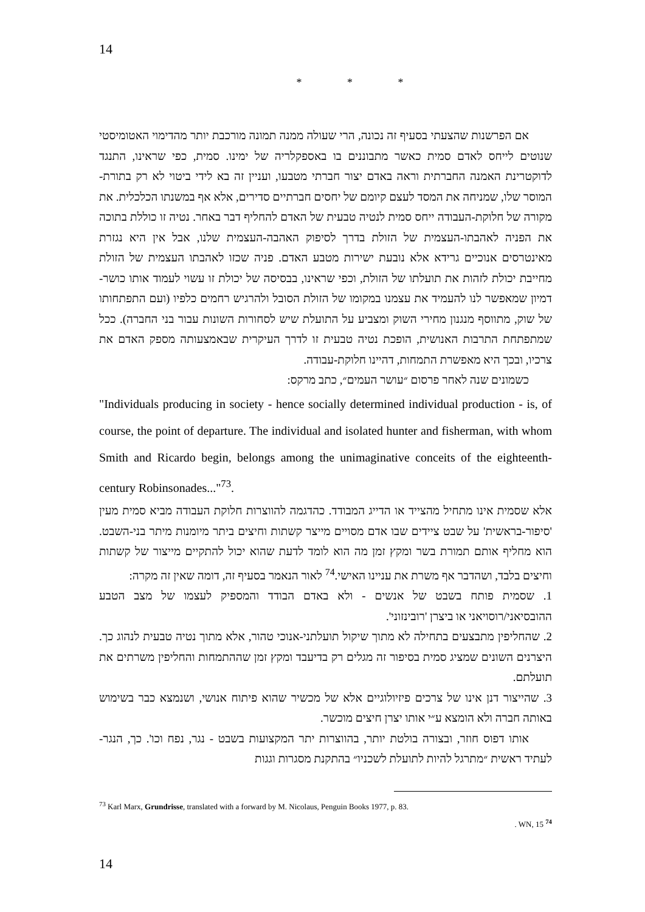14
* * *
אם הפרשנות שהצעתי בסעיף זה נכונה, הרי שעולה ממנה תמונה מורכבת יותר מהדימוי האטומיסטי שנוטים לייחס לאדם סמית כאשר מתבוננים בו באספקלריה של ימינו. סמית, כפי שראינו, התנגד לדוקטרינת האמנה החברתית וראה באדם יצור חברתי מטבעו, ועניין זה בא לידי ביטוי לא רק בתורת-המוסר שלו, שמניחה את המסד לעצם קיומם של יחסים חברתיים סדירים, אלא אף במשנתו הכלכלית. את מקורה של חלוקת-העבודה ייחס סמית לנטיה טבעית של האדם להחליף דבר באחר. נטיה זו כוללת בתוכה את הפניה לאהבתו-העצמית של הזולת בדרך לסיפוק האהבה-העצמית שלנו, אבל אין היא נגזרת מאינטרסים אנוכיים גרידא אלא נובעת ישירות מטבע האדם. פניה שכזו לאהבתו העצמית של הזולת מחייבת יכולת לזהות את תועלתו של הזולת, וכפי שראינו, בבסיסה של יכולת זו עשוי לעמוד אותו כושר-דמיון שמאפשר לנו להעמיד את עצמנו במקומו של הזולת הסובל ולהרגיש רחמים כלפיו (ועם התפתחותו של שוק, מתווסף מנגנון מחירי השוק ומצביע על התועלת שיש לסחורות השונות עבור בני החברה). ככל שמתפתחת התרבות האנושית, הופכת נטיה טבעית זו לדרך העיקרית שבאמצעותה מספק האדם את צרכיו, ובכך היא מאפשרת התמחות, דהיינו חלוקת-עבודה.
כשמונים שנה לאחר פרסום ״עושר העמים״, כתב מרקס:
"Individuals producing in society - hence socially determined individual production - is, of course, the point of departure. The individual and isolated hunter and fisherman, with whom Smith and Ricardo begin, belongs among the unimaginative conceits of the eighteenth-century Robinsonades..."<sup>73</sup>.
אלא שסמית אינו מתחיל מהצייד או הדייג המבודד. כהדגמה להווצרות חלוקת העבודה מביא סמית מעין 'סיפור-בראשית' על שבט ציידים שבו אדם מסויים מייצר קשתות וחיצים ביתר מיומנות מיתר בני-השבט. הוא מחליף אותם תמורת בשר ומקץ זמן מה הוא לומד לדעת שהוא יכול להתקיים מייצור של קשתות וחיצים בלבד, ושהדבר אף משרת את עניינו האישי.<sup>74</sup> לאור הנאמר בסעיף זה, דומה שאין זה מקרה:
1. שסמית פותח בשבט של אנשים - ולא באדם הבודד והמספיק לעצמו של מצב הטבע ההובסיאני/רוסויאני או ביצרן 'רובינזוני'.
2. שהחליפין מתבצעים בתחילה לא מתוך שיקול תועלתני-אנוכי טהור, אלא מתוך נטיה טבעית לנהוג כך. היצרנים השונים שמציג סמית בסיפור זה מגלים רק בדיעבד ומקץ זמן שההתמחות והחליפין משרתים את תועלתם.
3. שהייצור דנן אינו של צרכים פיזיולוגיים אלא של מכשיר שהוא פיתוח אנושי, ושנמצא כבר בשימוש באותה חברה ולא הומצא ע״י אותו יצרן חיצים מוכשר.
אותו דפוס חוזר, ובצורה בולטת יותר, בהווצרות יתר המקצועות בשבט - נגר, נפח וכו'. כך, הנגר-לעתיד ראשית ״מתרגל להיות לתועלת לשכניו״ בהתקנת מסגרות וגגות
<sup>73</sup> Karl Marx, Grundrisse, translated with a forward by M. Nicolaus, Penguin Books 1977, p. 83.
. WN, 15 <sup>74</sup>
14